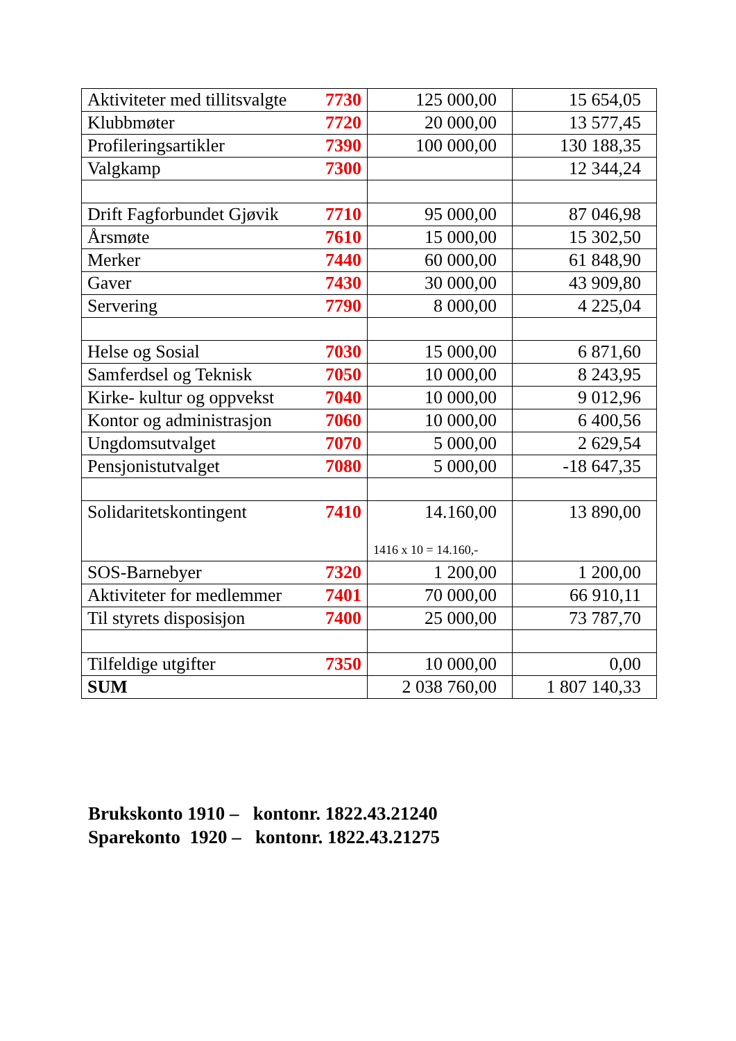| Aktiviteter med tillitsvalgte 7730 | 125 000,00 | 15 654,05 |
| Klubbmøter 7720 | 20 000,00 | 13 577,45 |
| Profileringsartikler 7390 | 100 000,00 | 130 188,35 |
| Valgkamp 7300 | | 12 344,24 |
| Drift Fagforbundet Gjøvik 7710 | 95 000,00 | 87 046,98 |
| Årsmøte 7610 | 15 000,00 | 15 302,50 |
| Merker 7440 | 60 000,00 | 61 848,90 |
| Gaver 7430 | 30 000,00 | 43 909,80 |
| Servering 7790 | 8 000,00 | 4 225,04 |
| Helse og Sosial 7030 | 15 000,00 | 6 871,60 |
| Samferdsel og Teknisk 7050 | 10 000,00 | 8 243,95 |
| Kirke- kultur og oppvekst 7040 | 10 000,00 | 9 012,96 |
| Kontor og administrasjon 7060 | 10 000,00 | 6 400,56 |
| Ungdomsutvalget 7070 | 5 000,00 | 2 629,54 |
| Pensjonistutvalget 7080 | 5 000,00 | -18 647,35 |
| Solidaritetskontingent 7410 | 14.160,00 1416 x 10 = 14.160,- | 13 890,00 |
| SOS-Barnebyer 7320 | 1 200,00 | 1 200,00 |
| Aktiviteter for medlemmer 7401 | 70 000,00 | 66 910,11 |
| Til styrets disposisjon 7400 | 25 000,00 | 73 787,70 |
| Tilfeldige utgifter 7350 | 10 000,00 | 0,00 |
| SUM | 2 038 760,00 | 1 807 140,33 |
Brukskonto 1910 – kontonr. 1822.43.21240
Sparekonto 1920 – kontonr. 1822.43.21275